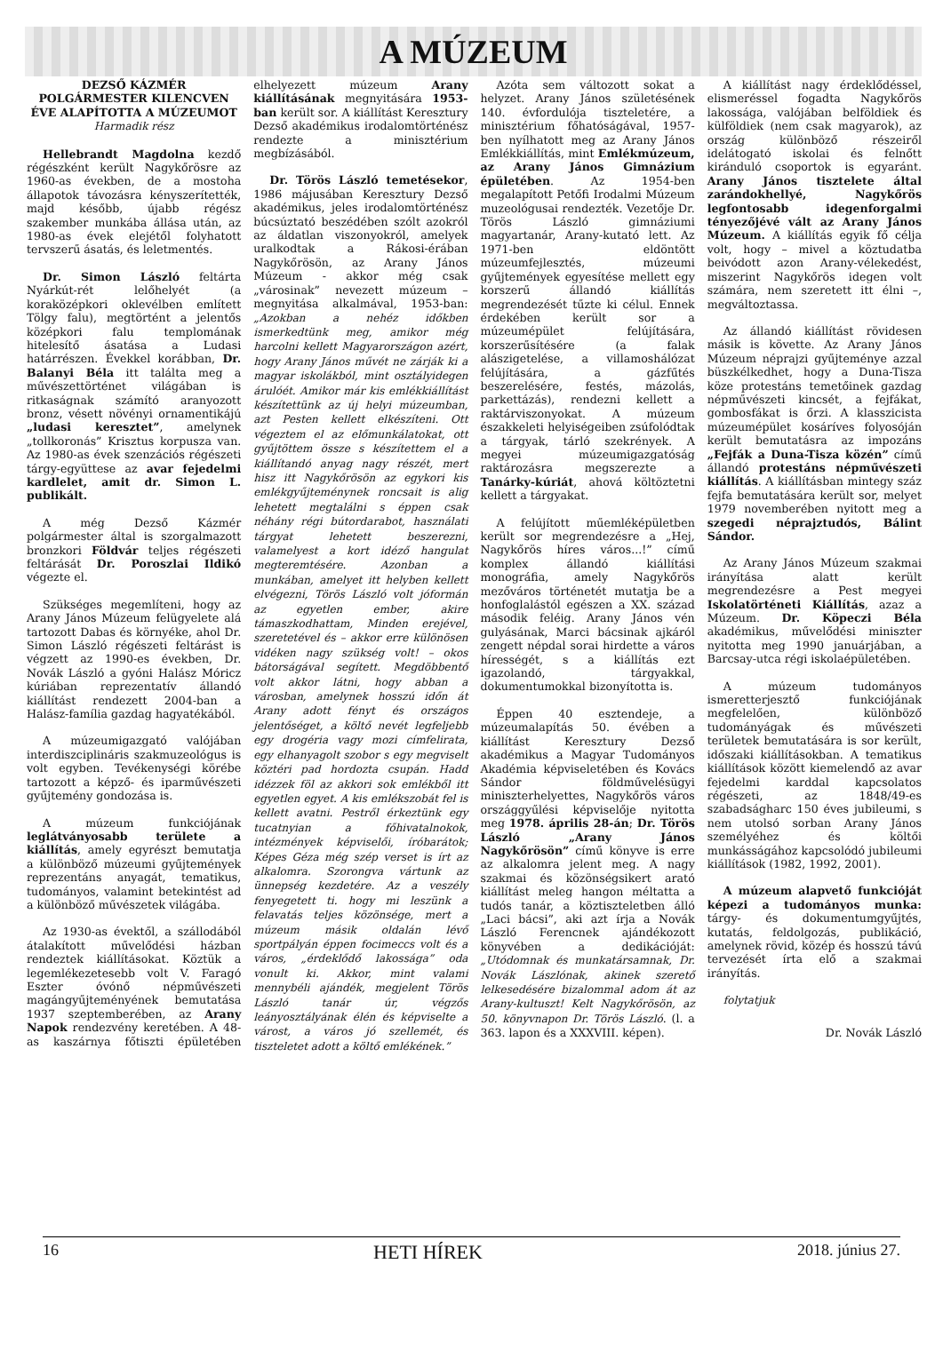A MÚZEUM
DEZSŐ KÁZMÉR POLGÁRMESTER KILENCVEN ÉVE ALAPÍTOTTA A MÚZEUMOT
Harmadik rész
Hellebrandt Magdolna kezdő régészként került Nagykőrösre az 1960-as években, de a mostoha állapotok távozásra kényszerítették, majd később, újabb régész szakember munkába állása után, az 1980-as évek elejétől folyhatott tervszerű ásatás, és leletmentés.
Dr. Simon László feltárta Nyárkút-rét lelőhelyét (a koraközépkori oklevélben említett Tölgy falu), megtörtént a jelentős középkori falu templomának hitelesítő ásatása a Ludasi határrészen. Évekkel korábban, Dr. Balanyi Béla itt találta meg a művészettörténet világában is ritkaságnak számító aranyozott bronz, vésett növényi ornamentikájú „ludasi keresztet”, amelynek „tollkoronás” Krisztus korpusza van. Az 1980-as évek szenzációs régészeti tárgy-együttese az avar fejedelmi kardlelet, amit dr. Simon L. publikált.
A még Dezső Kázmér polgármester által is szorgalmazott bronzkori Földvár teljes régészeti feltárását Dr. Poroszlai Ildikó végezte el.
Szükséges megemlíteni, hogy az Arany János Múzeum felügyelete alá tartozott Dabas és környéke, ahol Dr. Simon László régészeti feltárást is végzett az 1990-es években, Dr. Novák László a gyóni Halász Móricz kúriában reprezentatív állandó kiállítást rendezett 2004-ban a Halász-família gazdag hagyatékából.
A múzeumigazgató valójában interdiszciplináris szakmuzeológus is volt egyben. Tevékenységi körébe tartozott a képző- és iparművészeti gyűjtemény gondozása is.
A múzeum funkciójának leglátványosabb területe a kiállítás, amely egyrészt bemutatja a különböző múzeumi gyűjtemények reprezentáns anyagát, tematikus, tudományos, valamint betekintést ad a különböző művészetek világába.
Az 1930-as évektől, a szállodából átalakított művelődési házban rendeztek kiállításokat. Köztük a legemlékezetesebb volt V. Faragó Eszter óvónő népművészeti magángyűjteményének bemutatása 1937 szeptemberében, az Arany Napok rendezvény keretében. A 48-as kaszárnya főtiszti épületében elhelyezett múzeum Arany kiállításának megnyitására 1953-ban került sor. A kiállítást Keresztury Dezső akadémikus irodalomtörténész rendezte a minisztérium megbízásából.
Dr. Törös László temetésekor, 1986 májusában Keresztury Dezső akadémikus, jeles irodalomtörténész búcsúztató beszédében szólt azokról az áldatlan viszonyokról, amelyek uralkodtak a Rákosi-érában Nagykőrösön, az Arany János Múzeum - akkor még csak „városinak” nevezett múzeum – megnyitása alkalmával, 1953-ban: „Azokban a nehéz időkben ismerkedtünk meg, amikor még harcolni kellett Magyarországon azért, hogy Arany János művét ne zárják ki a magyar iskolákból, mint osztályidegen árulóét. Amikor már kis emlékkiállítást készítettünk az új helyi múzeumban, azt Pesten kellett elkészíteni. Ott végeztem el az előmunkálatokat, ott gyűjtöttem össze s készítettem el a kiállítandó anyag nagy részét, mert hisz itt Nagykőrösön az egykori kis emlékgyűjteménynek roncsait is alig lehetett megtalálni s éppen csak néhány régi bútordarabot, használati tárgyat lehetett beszerezni, valamelyest a kort idéző hangulat megteremtésére. Azonban a munkában, amelyet itt helyben kellett elvégezni, Törös László volt jóformán az egyetlen ember, akire támaszkodhattam, Minden erejével, szeretetével és – akkor erre különösen vidéken nagy szükség volt! – okos bátorságával segített. Megdöbbentő volt akkor látni, hogy abban a városban, amelynek hosszú időn át Arany adott fényt és országos jelentőséget, a költő nevét legfeljebb egy drogéria vagy mozi címfelirata, egy elhanyagolt szobor s egy megviselt köztéri pad hordozta csupán. Hadd idézzek föl az akkori sok emlékből itt egyetlen egyet. A kis emlékszobát fel is kellett avatni. Pestről érkeztünk egy tucatnyian a főhivatalnokok, intézmények képviselői, íróbarátok; Képes Géza még szép verset is írt az alkalomra. Szorongva vártunk az ünnepség kezdetére. Az a veszély fenyegetett ti. hogy mi leszünk a felavatás teljes közönsége, mert a múzeum másik oldalán lévő sportpályán éppen focimeccs volt és a város, „érdeklődő lakossága” oda vonult ki. Akkor, mint valami mennybéli ajándék, megjelent Törös László tanár úr, végzős leányosztályának élén és képviselte a várost, a város jó szellemét, és tiszteletet adott a költő emlékének.”
Azóta sem változott sokat a helyzet. Arany János születésének 140. évfordulója tiszteletére, a minisztérium főhatóságával, 1957-ben nyílhatott meg az Arany János Emlékkiállítás, mint Emlékmúzeum, az Arany János Gimnázium épületében. Az 1954-ben megalapított Petőfi Irodalmi Múzeum muzeológusai rendezték. Vezetője Dr. Törös László gimnáziumi magyartanár, Arany-kutató lett. Az 1971-ben eldöntött múzeumfejlesztés, múzeumi gyűjtemények egyesítése mellett egy korszerű állandó kiállítás megrendezését tűzte ki célul. Ennek érdekében került sor a múzeumépület felújítására, korszerűsítésére (a falak alászigetelése, a villamoshálózat felújítására, a gázfűtés beszerelésére, festés, mázolás, parkettázás), rendezni kellett a raktárviszonyokat. A múzeum északkeleti helyiségeiben zsúfolódtak a tárgyak, tárló szekrények. A megyei múzeumigazgatóság raktározásra megszerezte a Tanárky-kúriát, ahová költöztetni kellett a tárgyakat.
A felújított műemléképületben került sor megrendezésre a „Hej, Nagykőrös híres város...!” című komplex állandó kiállítási monográfia, amely Nagykőrös mezőváros történetét mutatja be a honfoglalástól egészen a XX. század második feléig. Arany János vén gulyásának, Marci bácsinak ajkáról zengett népdal sorai hirdette a város hírességét, s a kiállítás ezt igazolandó, tárgyakkal, dokumentumokkal bizonyította is.
Éppen 40 esztendeje, a múzeumalapítás 50. évében a kiállítást Keresztury Dezső akadémikus a Magyar Tudományos Akadémia képviseletében és Kovács Sándor földművelésügyi miniszterhelyettes, Nagykőrös város országgyűlési képviselője nyitotta meg 1978. április 28-án; Dr. Törös László „Arany János Nagykőrösön” című könyve is erre az alkalomra jelent meg. A nagy szakmai és közönségsikert arató kiállítást meleg hangon méltatta a tudós tanár, a köztiszteletben álló „Laci bácsi”, aki azt írja a Novák László Ferencnek ajándékozott könyvében a dedikációját: „Utódomnak és munkatársamnak, Dr. Novák Lászlónak, akinek szerető lelkesedésére bizalommal adom át az Arany-kultuszt! Kelt Nagykőrösön, az 50. könyvnapon Dr. Törös László. (l. a 363. lapon és a XXXVIII. képen).
A kiállítást nagy érdeklődéssel, elismeréssel fogadta Nagykőrös lakossága, valójában belföldiek és külföldiek (nem csak magyarok), az ország különböző részeiről idelátogató iskolai és felnőtt kiránduló csoportok is egyaránt. Arany János tisztelete által zarándokhellyé, Nagykőrös legfontosabb idegenforgalmi tényezőjévé vált az Arany János Múzeum. A kiállítás egyik fő célja volt, hogy – mivel a köztudatba beivódott azon Arany-vélekedést, miszerint Nagykőrös idegen volt számára, nem szeretett itt élni –, megváltoztassa.
Az állandó kiállítást rövidesen másik is követte. Az Arany János Múzeum néprajzi gyűjteménye azzal büszkélkedhet, hogy a Duna-Tisza köze protestáns temetőinek gazdag népművészeti kincsét, a fejfákat, gombosfákat is őrzi. A klasszicista múzeumépület kosáríves folyosóján került bemutatásra az impozáns „Fejfák a Duna-Tisza közén” című állandó protestáns népművészeti kiállítás. A kiállításban mintegy száz fejfa bemutatására került sor, melyet 1979 novemberében nyitott meg a szegedi néprajztudós, Bálint Sándor.
Az Arany János Múzeum szakmai irányítása alatt került megrendezésre a Pest megyei Iskolatörténeti Kiállítás, azaz a Múzeum. Dr. Köpeczi Béla akadémikus, művelődési miniszter nyitotta meg 1990 januárjában, a Barcsay-utca régi iskolaépületében.
A múzeum tudományos ismeretterjesztő funkciójának megfelelően, különböző tudományágak és művészeti területek bemutatására is sor került, időszaki kiállításokban. A tematikus kiállítások között kiemelendő az avar fejedelmi karddal kapcsolatos régészeti, az 1848/49-es szabadságharc 150 éves jubileumi, s nem utolsó sorban Arany János személyéhez és költői munkásságához kapcsolódó jubileumi kiállítások (1982, 1992, 2001).
A múzeum alapvető funkcióját képezi a tudományos munka: tárgy- és dokumentumgyűjtés, kutatás, feldolgozás, publikáció, amelynek rövid, közép és hosszú távú tervezését írta elő a szakmai irányítás.
folytatjuk
Dr. Novák László
16 HETI HÍREK 2018. június 27.